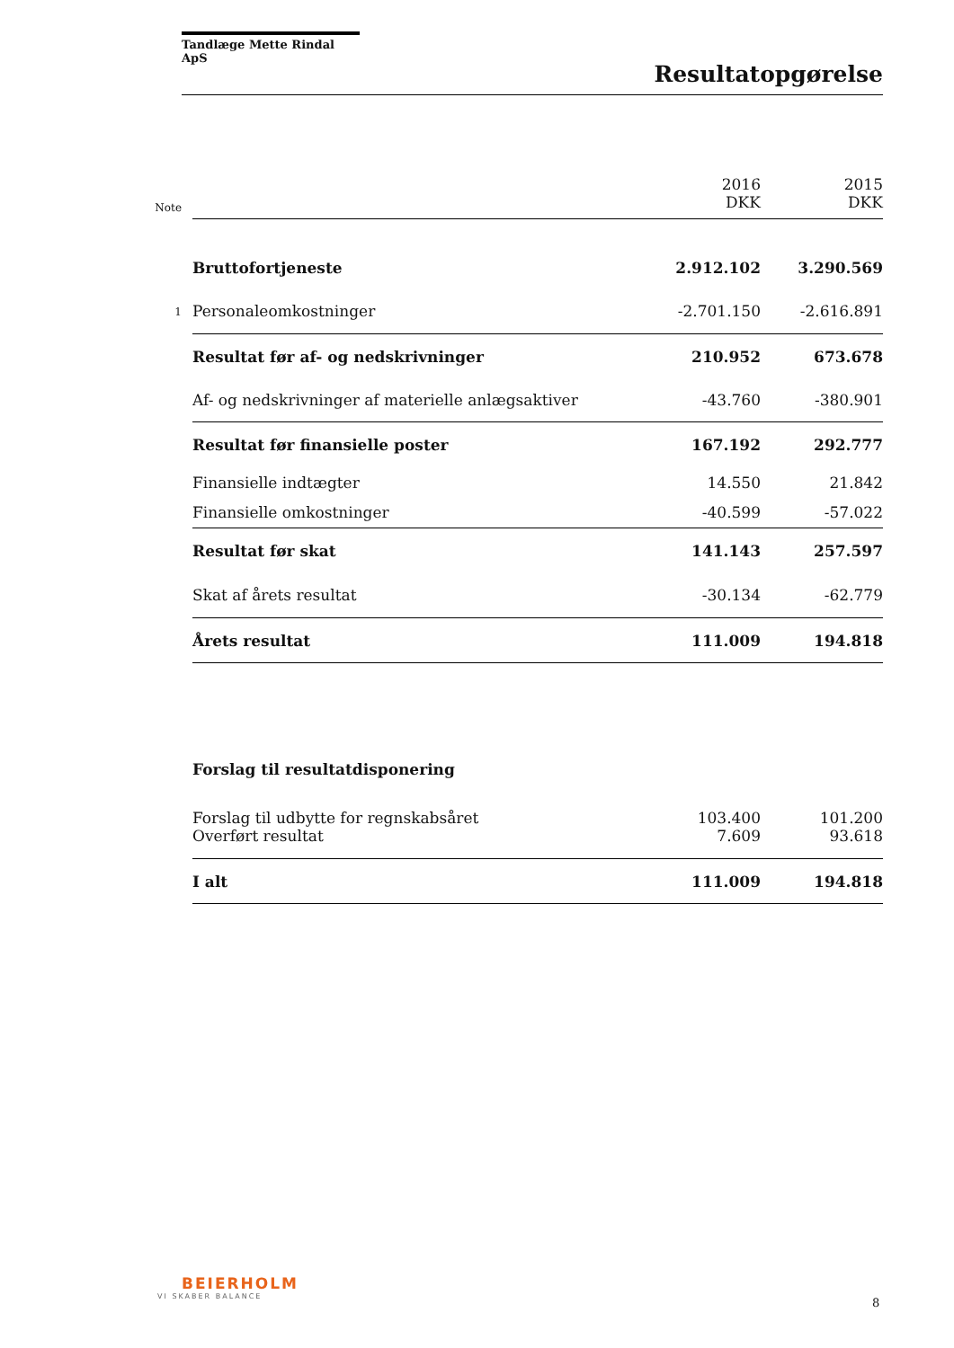Tandlæge Mette Rindal ApS
Resultatopgørelse
| Note | | 2016 DKK | 2015 DKK |
| | Bruttofortjeneste | 2.912.102 | 3.290.569 |
| 1 | Personaleomkostninger | -2.701.150 | -2.616.891 |
| | Resultat før af- og nedskrivninger | 210.952 | 673.678 |
| | Af- og nedskrivninger af materielle anlægsaktiver | -43.760 | -380.901 |
| | Resultat før finansielle poster | 167.192 | 292.777 |
| | Finansielle indtægter | 14.550 | 21.842 |
| | Finansielle omkostninger | -40.599 | -57.022 |
| | Resultat før skat | 141.143 | 257.597 |
| | Skat af årets resultat | -30.134 | -62.779 |
| | Årets resultat | 111.009 | 194.818 |
| | Forslag til resultatdisponering | | |
| | Forslag til udbytte for regnskabsåret | 103.400 | 101.200 |
| | Overført resultat | 7.609 | 93.618 |
| | I alt | 111.009 | 194.818 |
BEIERHOLM
VI SKABER BALANCE
8